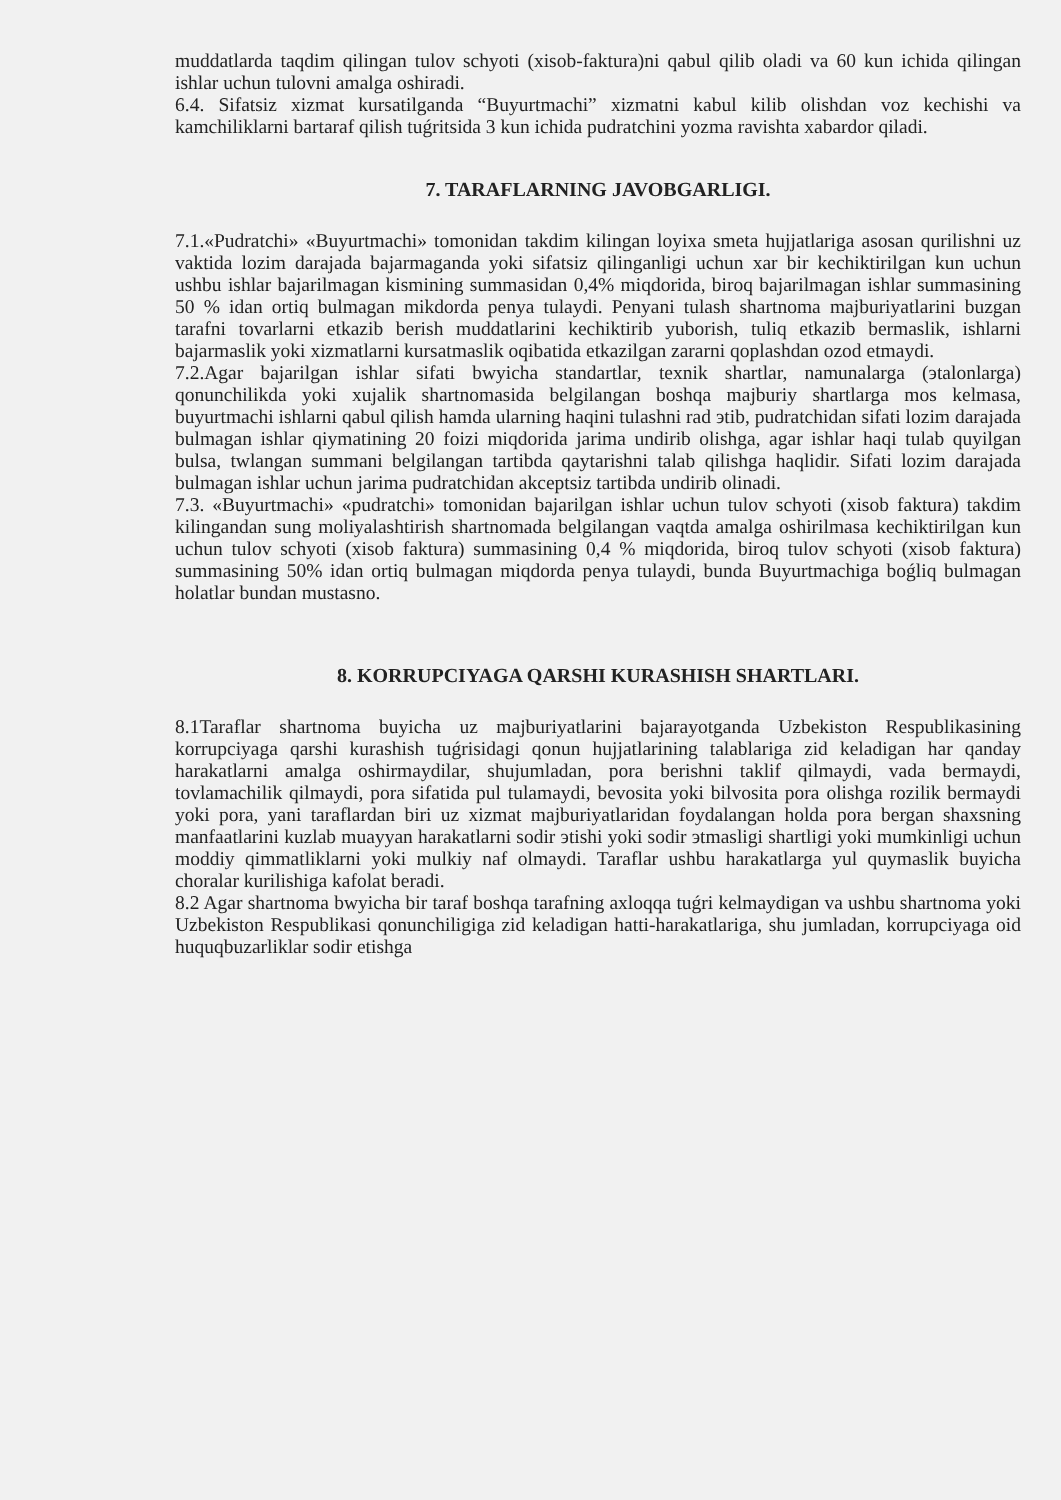muddatlarda taqdim qilingan tulov schyoti (xisob-faktura)ni qabul qilib oladi va 60 kun ichida qilingan ishlar uchun tulovni amalga oshiradi.
6.4. Sifatsiz xizmat kursatilganda “Buyurtmachi” xizmatni kabul kilib olishdan voz kechishi va kamchiliklarni bartaraf qilish tuǵritsida 3 kun ichida pudratchini yozma ravishta xabardor qiladi.
7. TARAFLARNING JAVOBGARLIGI.
7.1.«Pudratchi» «Buyurtmachi» tomonidan takdim kilingan loyixa smeta hujjatlariga asosan qurilishni uz vaktida lozim darajada bajarmaganda yoki sifatsiz qilinganligi uchun xar bir kechiktirilgan kun uchun ushbu ishlar bajarilmagan kismining summasidan 0,4% miqdorida, biroq bajarilmagan ishlar summasining 50 % idan ortiq bulmagan mikdorda penya tulaydi. Penyani tulash shartnoma majburiyatlarini buzgan tarafni tovarlarni etkazib berish muddatlarini kechiktirib yuborish, tuliq etkazib bermaslik, ishlarni bajarmaslik yoki xizmatlarni kursatmaslik oqibatida etkazilgan zararni qoplashdan ozod etmaydi.
7.2.Agar bajarilgan ishlar sifati bwyicha standartlar, texnik shartlar, namunalarga (эtalonlarga) qonunchilikda yoki xujalik shartnomasida belgilangan boshqa majburiy shartlarga mos kelmasa, buyurtmachi ishlarni qabul qilish hamda ularning haqini tulashni rad эtib, pudratchidan sifati lozim darajada bulmagan ishlar qiymatining 20 foizi miqdorida jarima undirib olishga, agar ishlar haqi tulab quyilgan bulsa, twlangan summani belgilangan tartibda qaytarishni talab qilishga haqlidir. Sifati lozim darajada bulmagan ishlar uchun jarima pudratchidan akceptsiz tartibda undirib olinadi.
7.3. «Buyurtmachi» «pudratchi» tomonidan bajarilgan ishlar uchun tulov schyoti (xisob faktura) takdim kilingandan sung moliyalashtirish shartnomada belgilangan vaqtda amalga oshirilmasa kechiktirilgan kun uchun tulov schyoti (xisob faktura) summasining 0,4 % miqdorida, biroq tulov schyoti (xisob faktura) summasining 50% idan ortiq bulmagan miqdorda penya tulaydi, bunda Buyurtmachiga boǵliq bulmagan holatlar bundan mustasno.
8. KORRUPCIYAGA QARSHI KURASHISH SHARTLARI.
8.1Taraflar shartnoma buyicha uz majburiyatlarini bajarayotganda Uzbekiston Respublikasining korrupciyaga qarshi kurashish tuǵrisidagi qonun hujjatlarining talablariga zid keladigan har qanday harakatlarni amalga oshirmaydilar, shujumladan, pora berishni taklif qilmaydi, vada bermaydi, tovlamachilik qilmaydi, pora sifatida pul tulamaydi, bevosita yoki bilvosita pora olishga rozilik bermaydi yoki pora, yani taraflardan biri uz xizmat majburiyatlaridan foydalangan holda pora bergan shaxsning manfaatlarini kuzlab muayyan harakatlarni sodir эtishi yoki sodir эtmasligi shartligi yoki mumkinligi uchun moddiy qimmatliklarni yoki mulkiy naf olmaydi. Taraflar ushbu harakatlarga yul quymaslik buyicha choralar kurilishiga kafolat beradi.
8.2 Agar shartnoma bwyicha bir taraf boshqa tarafning axloqqa tuǵri kelmaydigan va ushbu shartnoma yoki Uzbekiston Respublikasi qonunchiligiga zid keladigan hatti-harakatlariga, shu jumladan, korrupciyaga oid huquqbuzarliklar sodir etishga